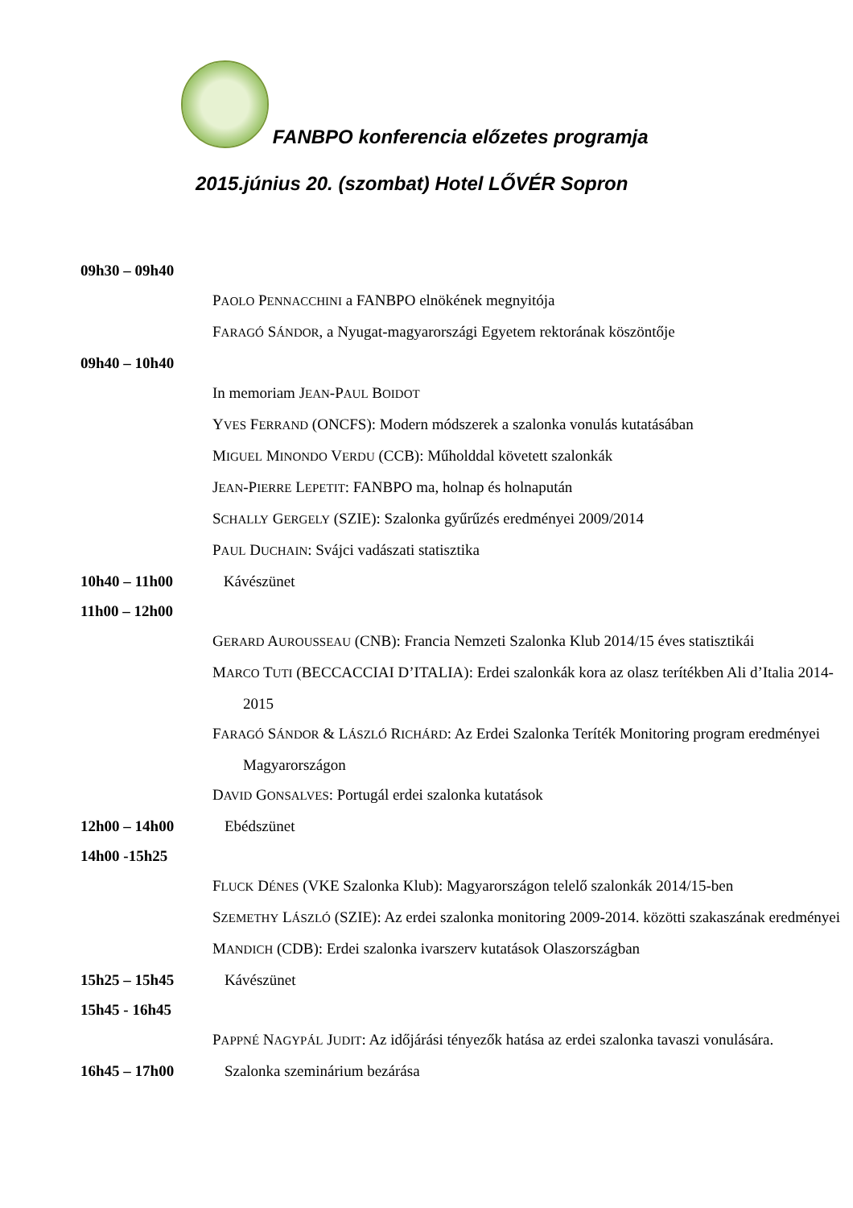FANBPO konferencia előzetes programja
2015.június 20. (szombat) Hotel LŐVÉR Sopron
09h30 – 09h40
PAOLO PENNACCHINI a FANBPO elnökének megnyitója
FARAGÓ SÁNDOR, a Nyugat-magyarországi Egyetem rektorának köszöntője
09h40 – 10h40
In memoriam JEAN-PAUL BOIDOT
YVES FERRAND (ONCFS): Modern módszerek a szalonka vonulás kutatásában
MIGUEL MINONDO VERDU (CCB): Műholddal követett szalonkák
JEAN-PIERRE LEPETIT: FANBPO ma, holnap és holnapután
SCHALLY GERGELY (SZIE): Szalonka gyűrűzés eredményei 2009/2014
PAUL DUCHAIN: Svájci vadászati statisztika
10h40 – 11h00 Kávészünet
11h00 – 12h00
GERARD AUROUSSEAU (CNB): Francia Nemzeti Szalonka Klub 2014/15 éves statisztikái
MARCO TUTI (BECCACCIAI D’ITALIA): Erdei szalonkák kora az olasz terítékben Ali d’Italia 2014-2015
FARAGÓ SÁNDOR & LÁSZLÓ RICHÁRD: Az Erdei Szalonka Teríték Monitoring program eredményei Magyarországon
DAVID GONSALVES: Portugál erdei szalonka kutatások
12h00 – 14h00 Ebédszünet
14h00 -15h25
FLUCK DÉNES (VKE Szalonka Klub): Magyarországon telelő szalonkák 2014/15-ben
SZEMETHY LÁSZLÓ (SZIE): Az erdei szalonka monitoring 2009-2014. közötti szakaszának eredményei
MANDICH (CDB): Erdei szalonka ivarszerv kutatások Olaszországban
15h25 – 15h45 Kávészünet
15h45 - 16h45
PAPPNÉ NAGYPÁL JUDIT: Az időjárási tényezők hatása az erdei szalonka tavaszi vonulására.
16h45 – 17h00 Szalonka szeminárium bezárása